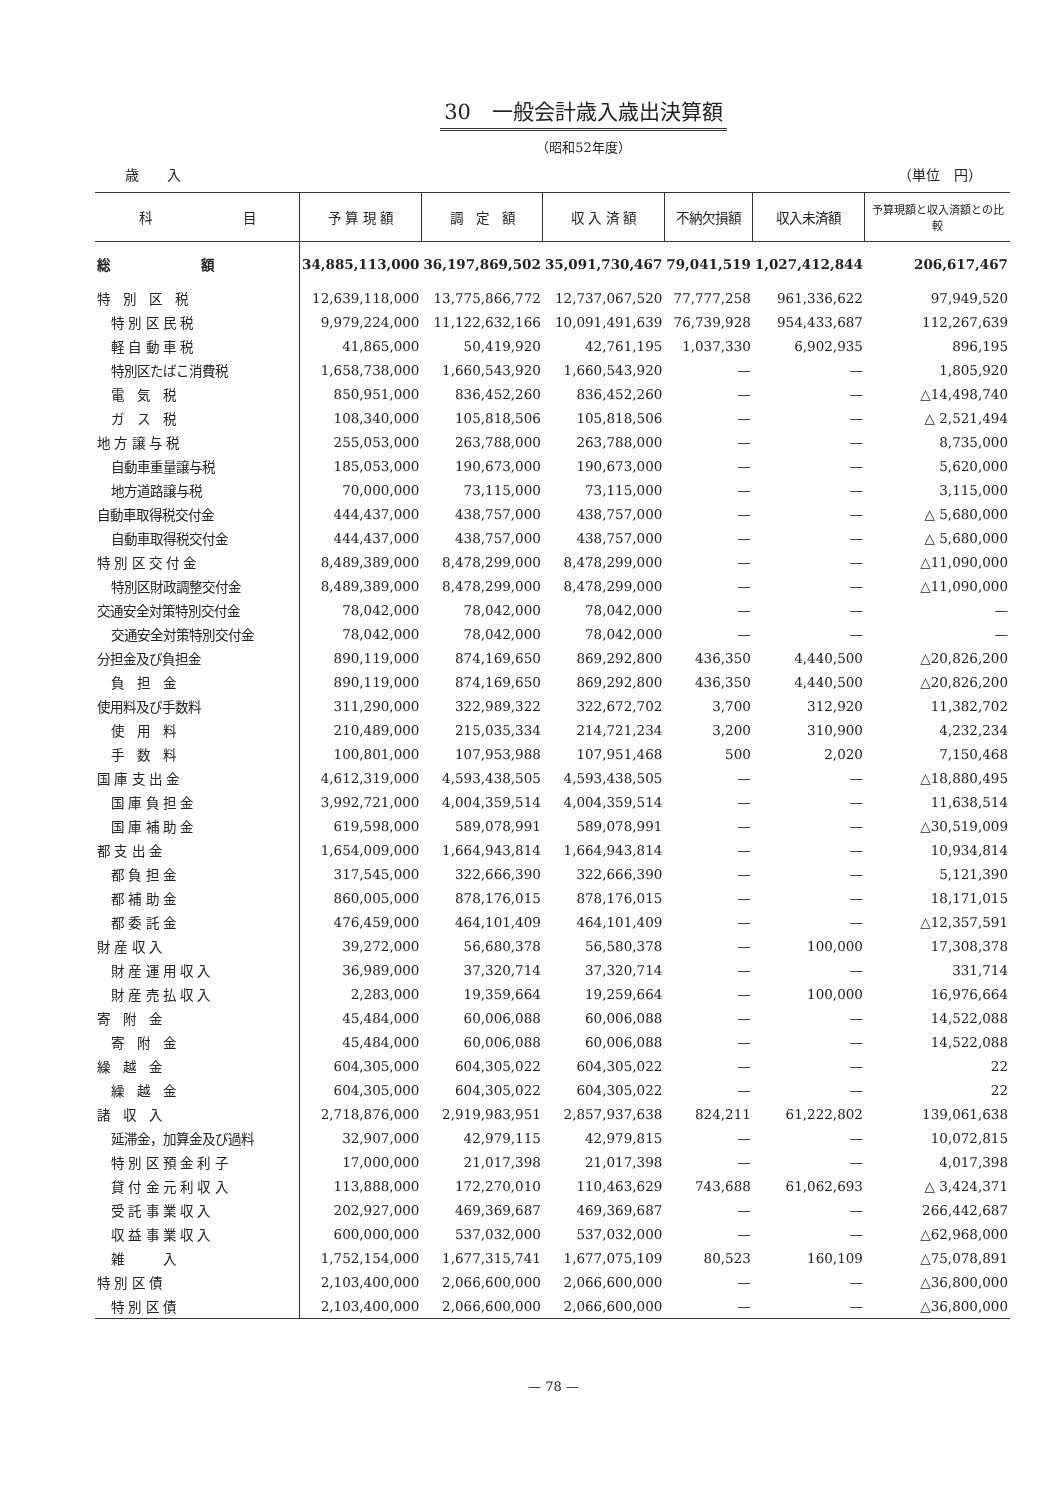30　一般会計歳入歳出決算額
（昭和52年度）
歳　　入 （単位　円）
| 科 目 | 予 算 現 額 | 調 定 額 | 収 入 済 額 | 不納欠損額 | 収入未済額 | 予算現額と収入済額との比較 |
| --- | --- | --- | --- | --- | --- | --- |
| 総 額 | 34,885,113,000 | 36,197,869,502 | 35,091,730,467 | 79,041,519 | 1,027,412,844 | 206,617,467 |
| 特 別 区 税 | 12,639,118,000 | 13,775,866,772 | 12,737,067,520 | 77,777,258 | 961,336,622 | 97,949,520 |
| 特 別 区 民 税 | 9,979,224,000 | 11,122,632,166 | 10,091,491,639 | 76,739,928 | 954,433,687 | 112,267,639 |
| 軽 自 動 車 税 | 41,865,000 | 50,419,920 | 42,761,195 | 1,037,330 | 6,902,935 | 896,195 |
| 特別区たばこ消費税 | 1,658,738,000 | 1,660,543,920 | 1,660,543,920 | — | — | 1,805,920 |
| 電 気 税 | 850,951,000 | 836,452,260 | 836,452,260 | — | — | △14,498,740 |
| ガ ス 税 | 108,340,000 | 105,818,506 | 105,818,506 | — | — | △ 2,521,494 |
| 地 方 譲 与 税 | 255,053,000 | 263,788,000 | 263,788,000 | — | — | 8,735,000 |
| 自動車重量譲与税 | 185,053,000 | 190,673,000 | 190,673,000 | — | — | 5,620,000 |
| 地方道路譲与税 | 70,000,000 | 73,115,000 | 73,115,000 | — | — | 3,115,000 |
| 自動車取得税交付金 | 444,437,000 | 438,757,000 | 438,757,000 | — | — | △ 5,680,000 |
| 自動車取得税交付金 | 444,437,000 | 438,757,000 | 438,757,000 | — | — | △ 5,680,000 |
| 特 別 区 交 付 金 | 8,489,389,000 | 8,478,299,000 | 8,478,299,000 | — | — | △11,090,000 |
| 特別区財政調整交付金 | 8,489,389,000 | 8,478,299,000 | 8,478,299,000 | — | — | △11,090,000 |
| 交通安全対策特別交付金 | 78,042,000 | 78,042,000 | 78,042,000 | — | — | — |
| 交通安全対策特別交付金 | 78,042,000 | 78,042,000 | 78,042,000 | — | — | — |
| 分担金及び負担金 | 890,119,000 | 874,169,650 | 869,292,800 | 436,350 | 4,440,500 | △20,826,200 |
| 負 担 金 | 890,119,000 | 874,169,650 | 869,292,800 | 436,350 | 4,440,500 | △20,826,200 |
| 使用料及び手数料 | 311,290,000 | 322,989,322 | 322,672,702 | 3,700 | 312,920 | 11,382,702 |
| 使 用 料 | 210,489,000 | 215,035,334 | 214,721,234 | 3,200 | 310,900 | 4,232,234 |
| 手 数 料 | 100,801,000 | 107,953,988 | 107,951,468 | 500 | 2,020 | 7,150,468 |
| 国 庫 支 出 金 | 4,612,319,000 | 4,593,438,505 | 4,593,438,505 | — | — | △18,880,495 |
| 国 庫 負 担 金 | 3,992,721,000 | 4,004,359,514 | 4,004,359,514 | — | — | 11,638,514 |
| 国 庫 補 助 金 | 619,598,000 | 589,078,991 | 589,078,991 | — | — | △30,519,009 |
| 都 支 出 金 | 1,654,009,000 | 1,664,943,814 | 1,664,943,814 | — | — | 10,934,814 |
| 都 負 担 金 | 317,545,000 | 322,666,390 | 322,666,390 | — | — | 5,121,390 |
| 都 補 助 金 | 860,005,000 | 878,176,015 | 878,176,015 | — | — | 18,171,015 |
| 都 委 託 金 | 476,459,000 | 464,101,409 | 464,101,409 | — | — | △12,357,591 |
| 財 産 収 入 | 39,272,000 | 56,680,378 | 56,580,378 | — | 100,000 | 17,308,378 |
| 財 産 運 用 収 入 | 36,989,000 | 37,320,714 | 37,320,714 | — | — | 331,714 |
| 財 産 売 払 収 入 | 2,283,000 | 19,359,664 | 19,259,664 | — | 100,000 | 16,976,664 |
| 寄 附 金 | 45,484,000 | 60,006,088 | 60,006,088 | — | — | 14,522,088 |
| 寄 附 金 | 45,484,000 | 60,006,088 | 60,006,088 | — | — | 14,522,088 |
| 繰 越 金 | 604,305,000 | 604,305,022 | 604,305,022 | — | — | 22 |
| 繰 越 金 | 604,305,000 | 604,305,022 | 604,305,022 | — | — | 22 |
| 諸 収 入 | 2,718,876,000 | 2,919,983,951 | 2,857,937,638 | 824,211 | 61,222,802 | 139,061,638 |
| 延滞金，加算金及び過料 | 32,907,000 | 42,979,115 | 42,979,815 | — | — | 10,072,815 |
| 特 別 区 預 金 利 子 | 17,000,000 | 21,017,398 | 21,017,398 | — | — | 4,017,398 |
| 貸 付 金 元 利 収 入 | 113,888,000 | 172,270,010 | 110,463,629 | 743,688 | 61,062,693 | △ 3,424,371 |
| 受 託 事 業 収 入 | 202,927,000 | 469,369,687 | 469,369,687 | — | — | 266,442,687 |
| 収 益 事 業 収 入 | 600,000,000 | 537,032,000 | 537,032,000 | — | — | △62,968,000 |
| 雑 入 | 1,752,154,000 | 1,677,315,741 | 1,677,075,109 | 80,523 | 160,109 | △75,078,891 |
| 特 別 区 債 | 2,103,400,000 | 2,066,600,000 | 2,066,600,000 | — | — | △36,800,000 |
| 特 別 区 債 | 2,103,400,000 | 2,066,600,000 | 2,066,600,000 | — | — | △36,800,000 |
— 78 —